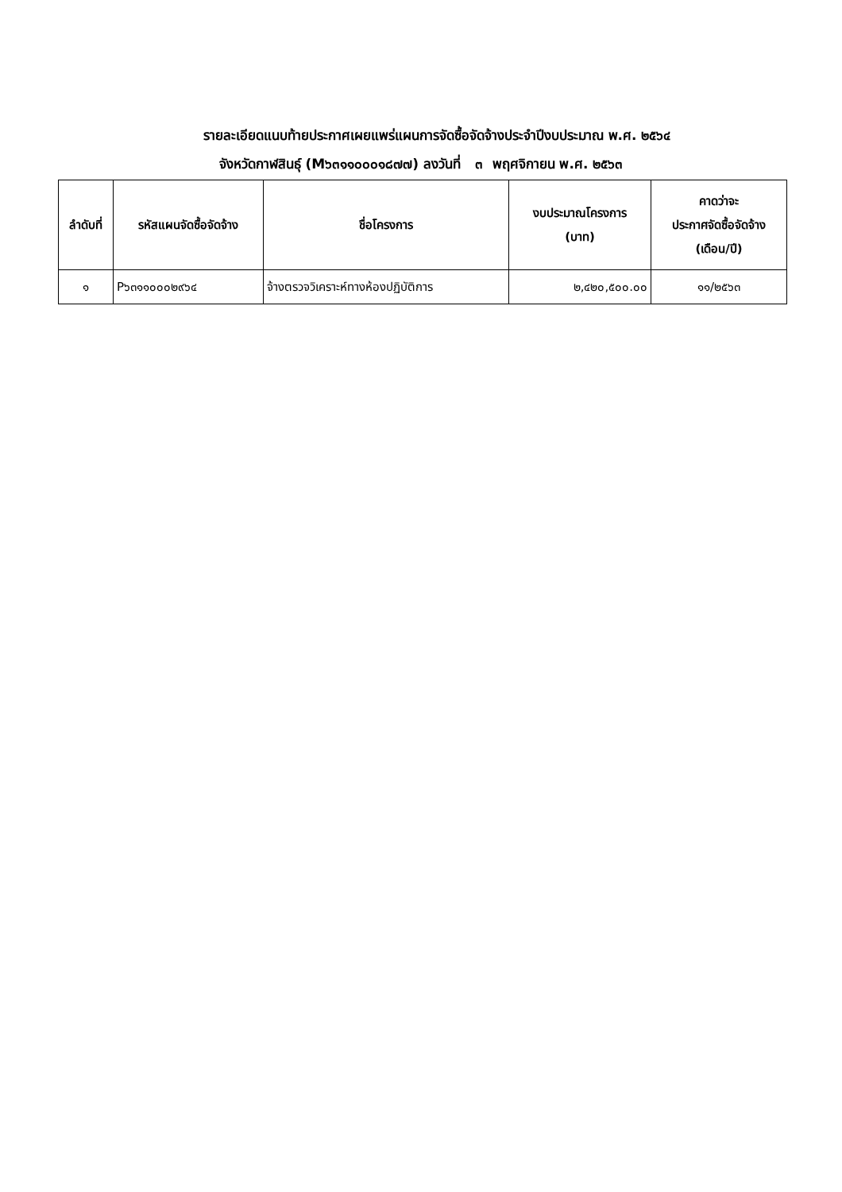รายละเอียดแนบท้ายประกาศเผยแพร่แผนการจัดซื้อจัดจ้างประจำปีงบประมาณ พ.ศ. ๒๕๖๔
จังหวัดกาฬสินธุ์ (M๖๓๑๑๐๐๐๑๘๗๗) ลงวันที่ ๓ พฤศจิกายน พ.ศ. ๒๕๖๓
| ลำดับที่ | รหัสแผนจัดซื้อจัดจ้าง | ชื่อโครงการ | งบประมาณโครงการ (บาท) | คาดว่าจะ ประกาศจัดซื้อจัดจ้าง (เดือน/ปี) |
| --- | --- | --- | --- | --- |
| ๑ | P๖๓๑๑๐๐๐๒๙๖๔ | จ้างตรวจวิเคราะห์ทางห้องปฏิบัติการ | ๒,๔๒๐,๕๐๐.๐๐ | ๑๑/๒๕๖๓ |